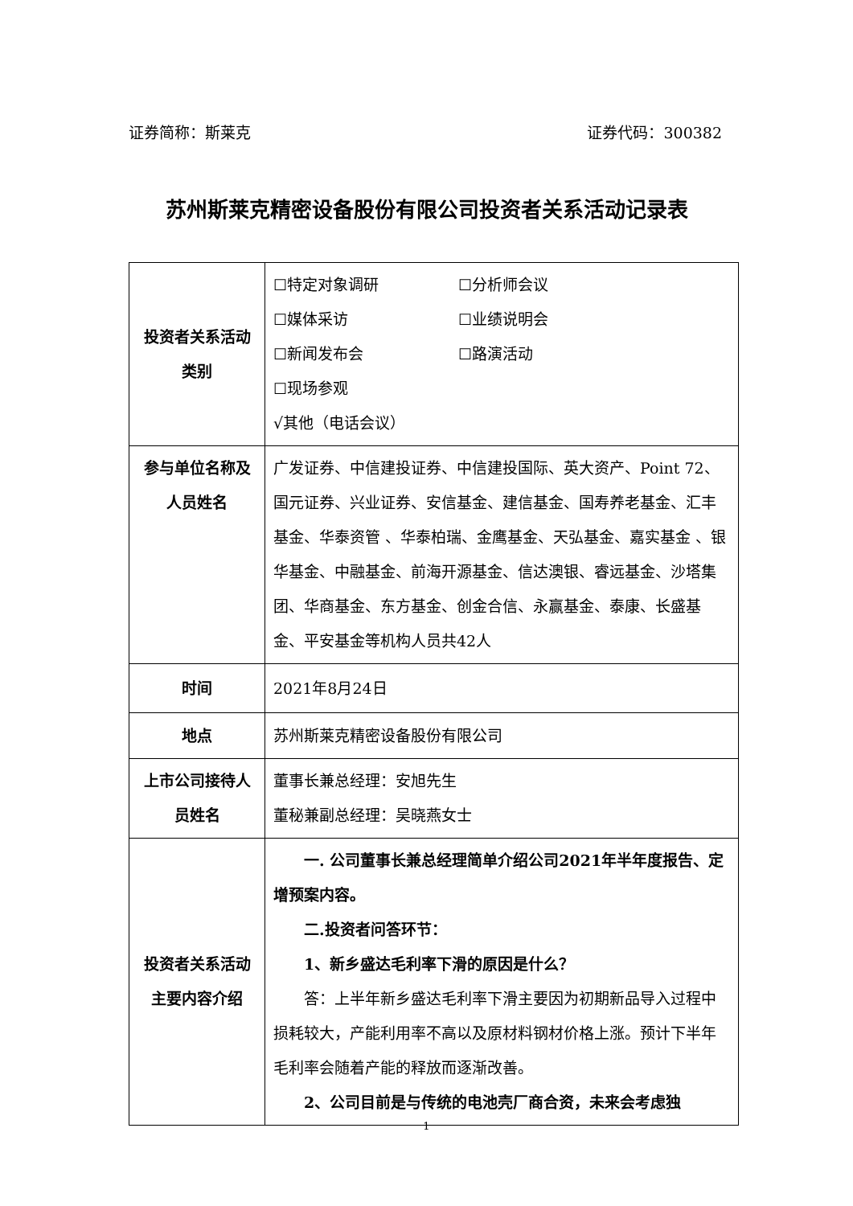证券简称：斯莱克 证券代码：300382
苏州斯莱克精密设备股份有限公司投资者关系活动记录表
| 投资者关系活动类别 | ☐特定对象调研 ☐分析师会议 ☐媒体采访 ☐业绩说明会 ☐新闻发布会 ☐路演活动 ☐现场参观 √其他（电话会议） |
| 参与单位名称及人员姓名 | 广发证券、中信建投证券、中信建投国际、英大资产、Point 72、国元证券、兴业证券、安信基金、建信基金、国寿养老基金、汇丰基金、华泰资管 、华泰柏瑞、金鹰基金、天弘基金、嘉实基金 、银华基金、中融基金、前海开源基金、信达澳银、睿远基金、沙塔集团、华商基金、东方基金、创金合信、永赢基金、泰康、长盛基金、平安基金等机构人员共42人 |
| 时间 | 2021年8月24日 |
| 地点 | 苏州斯莱克精密设备股份有限公司 |
| 上市公司接待人员姓名 | 董事长兼总经理：安旭先生 董秘兼副总经理：吴晓燕女士 |
| 投资者关系活动主要内容介绍 | 一. 公司董事长兼总经理简单介绍公司2021年半年度报告、定增预案内容。 二.投资者问答环节： 1、新乡盛达毛利率下滑的原因是什么？ 答：上半年新乡盛达毛利率下滑主要因为初期新品导入过程中损耗较大，产能利用率不高以及原材料钢材价格上涨。预计下半年毛利率会随着产能的释放而逐渐改善。 2、公司目前是与传统的电池壳厂商合资，未来会考虑独 |
1